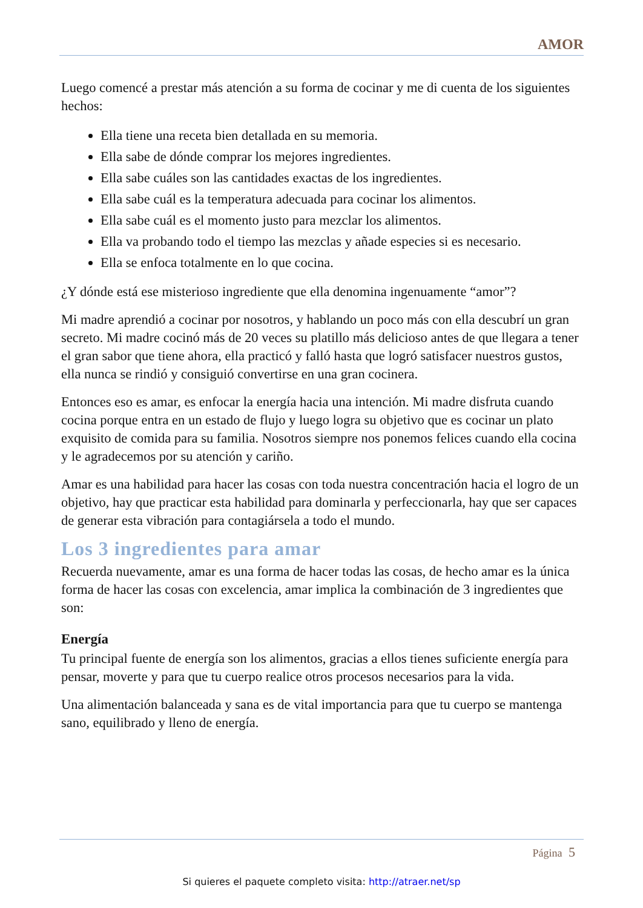AMOR
Luego comencé a prestar más atención a su forma de cocinar y me di cuenta de los siguientes hechos:
Ella tiene una receta bien detallada en su memoria.
Ella sabe de dónde comprar los mejores ingredientes.
Ella sabe cuáles son las cantidades exactas de los ingredientes.
Ella sabe cuál es la temperatura adecuada para cocinar los alimentos.
Ella sabe cuál es el momento justo para mezclar los alimentos.
Ella va probando todo el tiempo las mezclas y añade especies si es necesario.
Ella se enfoca totalmente en lo que cocina.
¿Y dónde está ese misterioso ingrediente que ella denomina ingenuamente “amor”?
Mi madre aprendió a cocinar por nosotros, y hablando un poco más con ella descubrí un gran secreto. Mi madre cocinó más de 20 veces su platillo más delicioso antes de que llegara a tener el gran sabor que tiene ahora, ella practicó y falló hasta que logró satisfacer nuestros gustos, ella nunca se rindió y consiguió convertirse en una gran cocinera.
Entonces eso es amar, es enfocar la energía hacia una intención. Mi madre disfruta cuando cocina porque entra en un estado de flujo y luego logra su objetivo que es cocinar un plato exquisito de comida para su familia. Nosotros siempre nos ponemos felices cuando ella cocina y le agradecemos por su atención y cariño.
Amar es una habilidad para hacer las cosas con toda nuestra concentración hacia el logro de un objetivo, hay que practicar esta habilidad para dominarla y perfeccionarla, hay que ser capaces de generar esta vibración para contagiársela a todo el mundo.
Los 3 ingredientes para amar
Recuerda nuevamente, amar es una forma de hacer todas las cosas, de hecho amar es la única forma de hacer las cosas con excelencia, amar implica la combinación de 3 ingredientes que son:
Energía
Tu principal fuente de energía son los alimentos, gracias a ellos tienes suficiente energía para pensar, moverte y para que tu cuerpo realice otros procesos necesarios para la vida.
Una alimentación balanceada y sana es de vital importancia para que tu cuerpo se mantenga sano, equilibrado y lleno de energía.
Página 5
Si quieres el paquete completo visita: http://atraer.net/sp